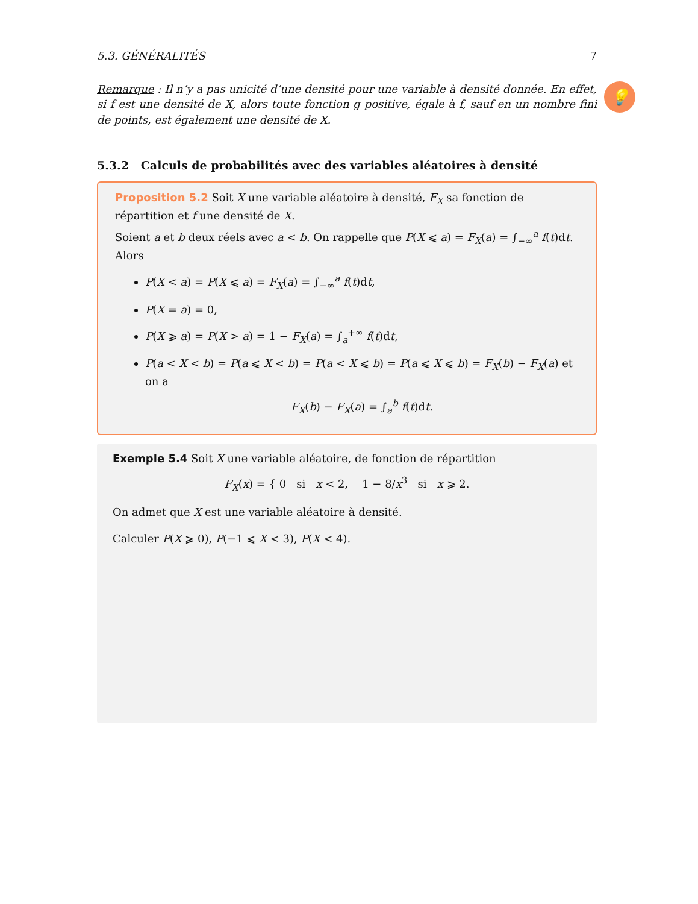5.3. GÉNÉRALITÉS 7
Remarque : Il n’y a pas unicité d’une densité pour une variable à densité donnée. En effet, si f est une densité de X, alors toute fonction g positive, égale à f, sauf en un nombre fini de points, est également une densité de X.
💡
5.3.2 Calculs de probabilités avec des variables aléatoires à densité
Proposition 5.2 Soit X une variable aléatoire à densité, F<sub>X</sub> sa fonction de répartition et f une densité de X.
Soient a et b deux réels avec a < b. On rappelle que P(X ⩽ a) = F<sub>X</sub>(a) = ∫<sub>−∞</sub><sup>a</sup> f(t)dt. Alors
P(X < a) = P(X ⩽ a) = F<sub>X</sub>(a) = ∫<sub>−∞</sub><sup>a</sup> f(t)dt,
P(X = a) = 0,
P(X ⩾ a) = P(X > a) = 1 − F<sub>X</sub>(a) = ∫<sub>a</sub><sup>+∞</sup> f(t)dt,
P(a < X < b) = P(a ⩽ X < b) = P(a < X ⩽ b) = P(a ⩽ X ⩽ b) = F<sub>X</sub>(b) − F<sub>X</sub>(a) et on a
F<sub>X</sub>(b) − F<sub>X</sub>(a) = ∫<sub>a</sub><sup>b</sup> f(t)dt.
Exemple 5.4 Soit X une variable aléatoire, de fonction de répartition
F<sub>X</sub>(x) = { 0 si x < 2, 1 − 8/x<sup>3</sup> si x ⩾ 2.
On admet que X est une variable aléatoire à densité.
Calculer P(X ⩾ 0), P(−1 ⩽ X < 3), P(X < 4).